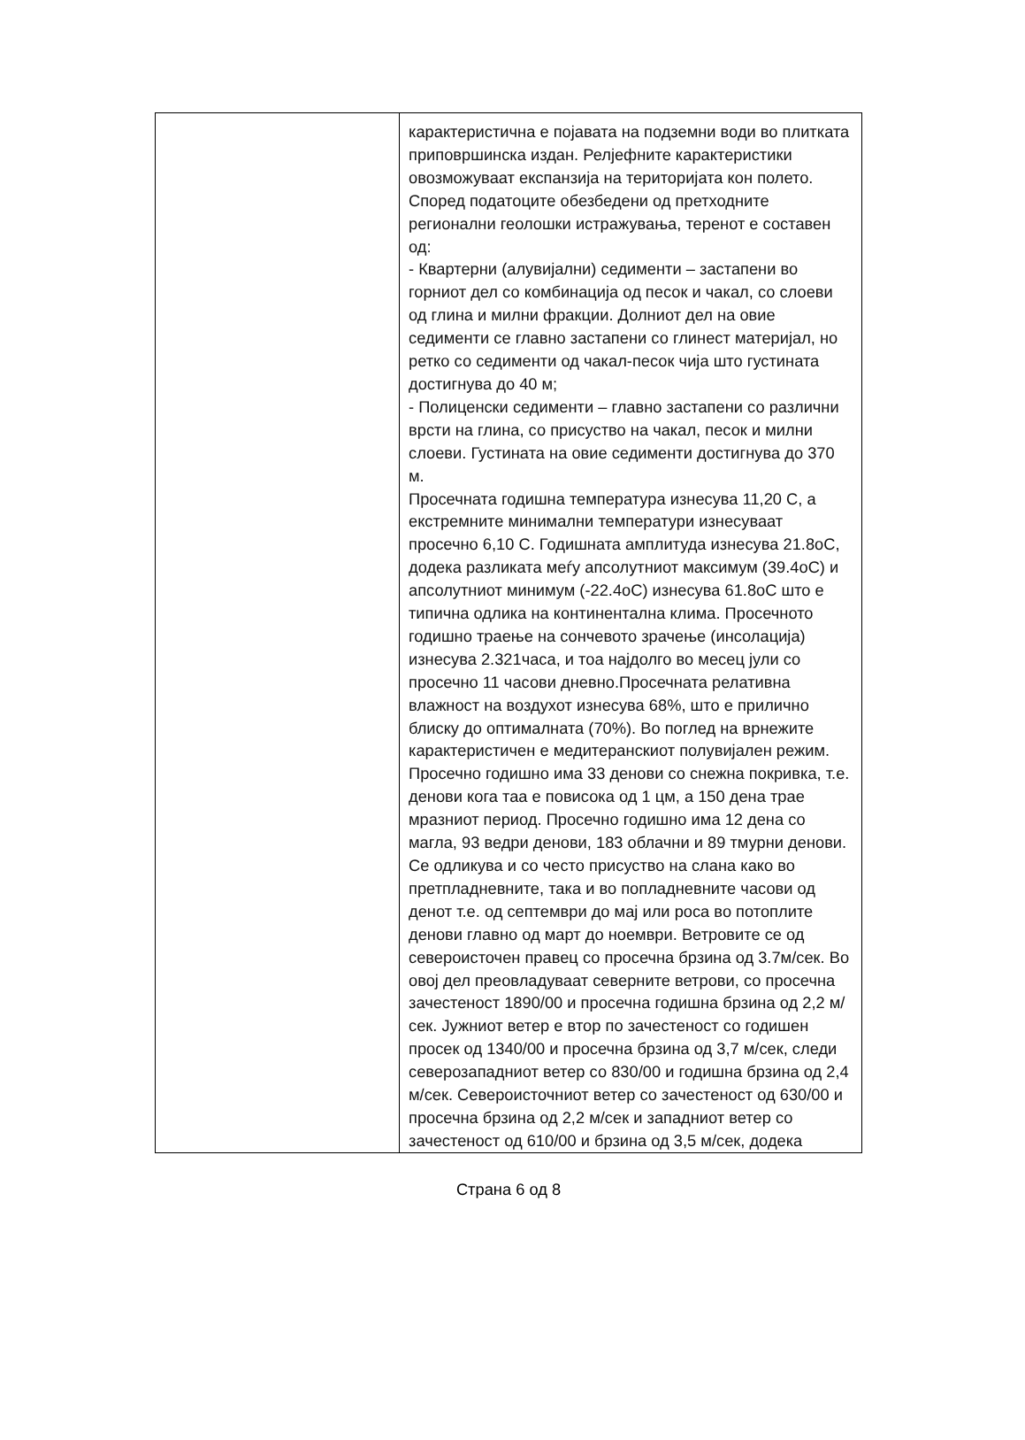| | карактеристична е појавата на подземни води во плитката приповршинска издан. Релјефните карактеристики овозможуваат експанзија на територијата кон полето. Според податоците обезбедени од претходните регионални геолошки истражувања, теренот е составен од: - Квартерни (алувијални) седименти – застапени во горниот дел со комбинација од песок и чакал, со слоеви од глина и милни фракции. Долниот дел на овие седименти се главно застапени со глинест материјал, но ретко со седименти од чакал-песок чија што густината достигнува до 40 м; - Полиценски седименти – главно застапени со различни врсти на глина, со присуство на чакал, песок и милни слоеви. Густината на овие седименти достигнува до 370 м. Просечната годишна температура изнесува 11,20 С, а екстремните минимални температури изнесуваат просечно 6,10 С. Годишната амплитуда изнесува 21.8оС, додека разликата меѓу апсолутниот максимум (39.4оС) и апсолутниот минимум (-22.4оС) изнесува 61.8оС што е типична одлика на континентална клима. Просечното годишно траење на сончевото зрачење (инсолација) изнесува 2.321часа, и тоа најдолго во месец јули со просечно 11 часови дневно.Просечната релативна влажност на воздухот изнесува 68%, што е прилично блиску до оптималната (70%). Во поглед на врнежите карактеристичен е медитеранскиот полувијален режим. Просечно годишно има 33 денови со снежна покривка, т.е. денови кога таа е повисока од 1 цм, а 150 дена трае мразниот период. Просечно годишно има 12 дена со магла, 93 ведри денови, 183 облачни и 89 тмурни денови. Се одликува и со често присуство на слана како во претпладневните, така и во попладневните часови од денот т.е. од септември до мај или роса во потоплите денови главно од март до ноември. Ветровите се од североисточен правец со просечна брзина од 3.7м/сек. Во овој дел преовладуваат северните ветрови, со просечна зачестеност 1890/00 и просечна годишна брзина од 2,2 м/сек. Јужниот ветер е втор по зачестеност со годишен просек од 1340/00 и просечна брзина од 3,7 м/сек, следи северозападниот ветер со 830/00 и годишна брзина од 2,4 м/сек. Североисточниот ветер со зачестеност од 630/00 и просечна брзина од 2,2 м/сек и западниот ветер со зачестеност од 610/00 и брзина од 3,5 м/сек, додека |
Страна 6 од 8